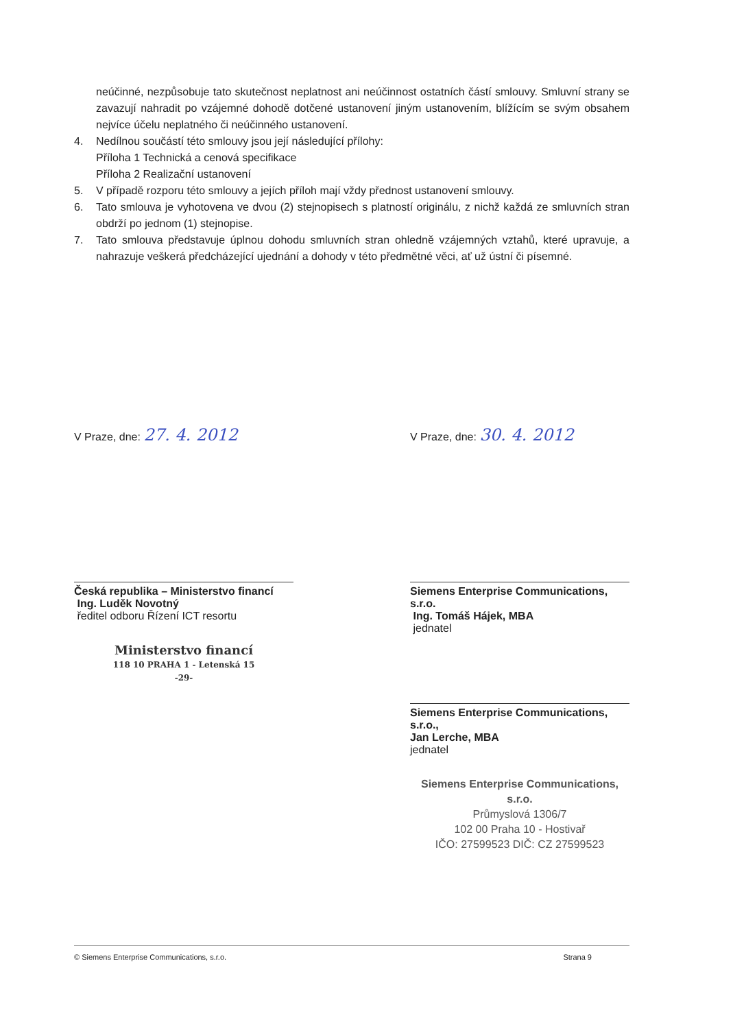neúčinné, nezpůsobuje tato skutečnost neplatnost ani neúčinnost ostatních částí smlouvy. Smluvní strany se zavazují nahradit po vzájemné dohodě dotčené ustanovení jiným ustanovením, blížícím se svým obsahem nejvíce účelu neplatného či neúčinného ustanovení.
4. Nedílnou součástí této smlouvy jsou její následující přílohy:
Příloha 1 Technická a cenová specifikace
Příloha 2 Realizační ustanovení
5. V případě rozporu této smlouvy a jejích příloh mají vždy přednost ustanovení smlouvy.
6. Tato smlouva je vyhotovena ve dvou (2) stejnopisech s platností originálu, z nichž každá ze smluvních stran obdrží po jednom (1) stejnopise.
7. Tato smlouva představuje úplnou dohodu smluvních stran ohledně vzájemných vztahů, které upravuje, a nahrazuje veškerá předcházející ujednání a dohody v této předmětné věci, ať už ústní či písemné.
V Praze, dne: 27. 4. 2012
Česká republika – Ministerstvo financí
Ing. Luděk Novotný
ředitel odboru Řízení ICT resortu
Ministerstvo financí
118 10 PRAHA 1 - Letenská 15
-29-
V Praze, dne: 30. 4. 2012
Siemens Enterprise Communications, s.r.o.
Ing. Tomáš Hájek, MBA
jednatel
Siemens Enterprise Communications, s.r.o.,
Jan Lerche, MBA
jednatel
Siemens Enterprise Communications, s.r.o.
Průmyslová 1306/7
102 00 Praha 10 - Hostivař
IČO: 27599523 DIČ: CZ 27599523
© Siemens Enterprise Communications, s.r.o. Strana 9